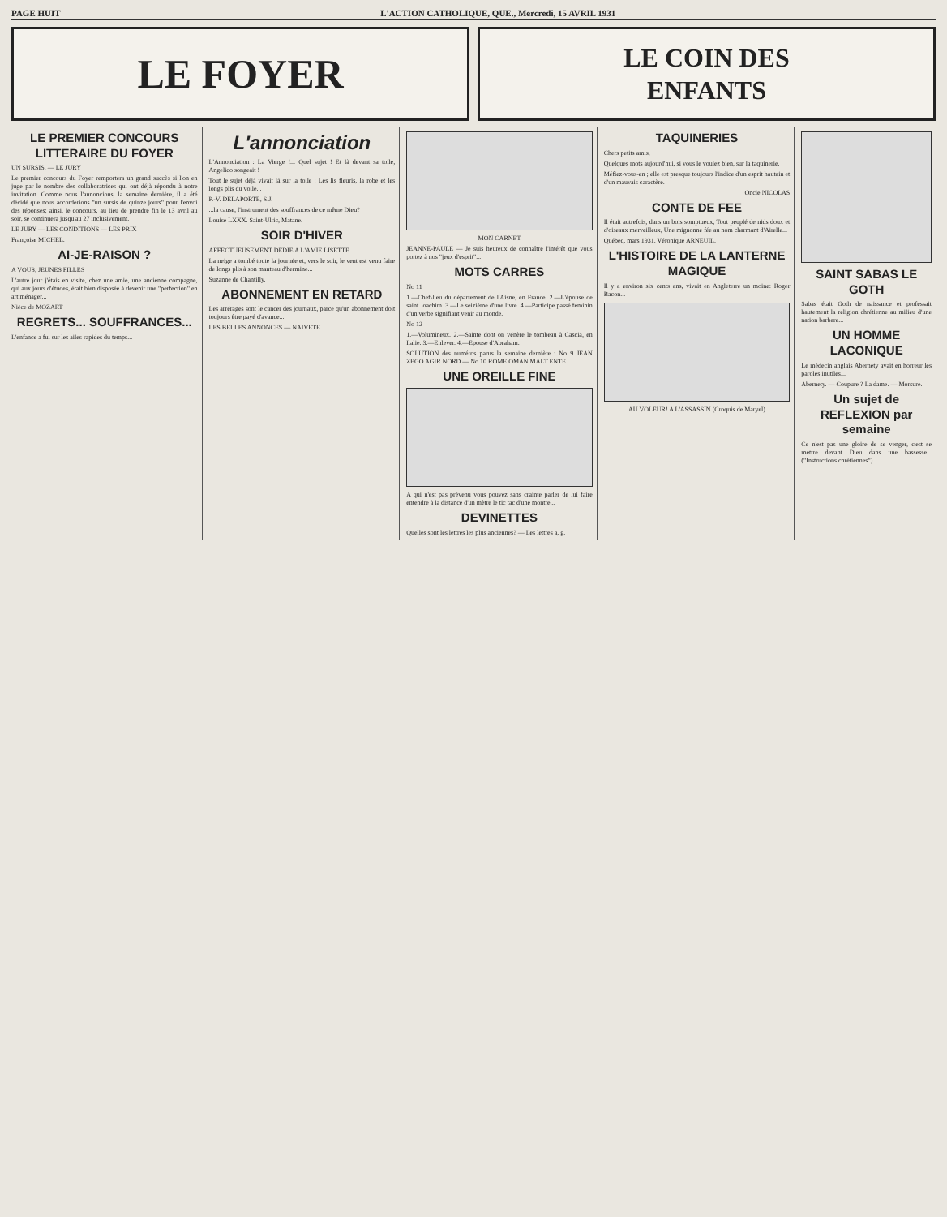PAGE HUIT L'ACTION CATHOLIQUE, QUE., Mercredi, 15 AVRIL 1931
LE FOYER
LE COIN DES
ENFANTS
LE PREMIER CONCOURS LITTERAIRE DU FOYER
UN SURSIS. — LE JURY
Le premier concours du Foyer remportera un grand succès si l'on en juge par le nombre des collaboratrices qui ont déjà répondu à notre invitation. Comme nous l'annoncions, la semaine dernière, il a été décidé que nous accorderions "un sursis de quinze jours" pour l'envoi des réponses; ainsi, le concours, au lieu de prendre fin le 13 avril au soir, se continuera jusqu'au 27 inclusivement.
LE JURY — LES CONDITIONS — LES PRIX
Françoise MICHEL.
AI-JE-RAISON ?
A VOUS, JEUNES FILLES
L'autre jour j'étais en visite, chez une amie, une ancienne compagne, qui aux jours d'études, était bien disposée à devenir une "perfection" en art ménager...
Nièce de MOZART
REGRETS... SOUFFRANCES...
L'enfance a fui sur les ailes rapides du temps...
L'annonciation
L'Annonciation : La Vierge !... Quel sujet ! Et là devant sa toile, Angelico songeait !
Tout le sujet déjà vivait là sur la toile : Les lis fleuris, la robe et les longs plis du voile...
P.-V. DELAPORTE, S.J.
...la cause, l'instrument des souffrances de ce même Dieu?
Louise LXXX. Saint-Ulric, Matane.
SOIR D'HIVER
AFFECTUEUSEMENT DEDIE A L'AMIE LISETTE
La neige a tombé toute la journée et, vers le soir, le vent est venu faire de longs plis à son manteau d'hermine...
Suzanne de Chantilly.
ABONNEMENT EN RETARD
Les arrérages sont le cancer des journaux, parce qu'un abonnement doit toujours être payé d'avance...
LES BELLES ANNONCES — NAIVETE
MON CARNET
JEANNE-PAULE — Je suis heureux de connaître l'intérêt que vous portez à nos "jeux d'esprit"...
MOTS CARRES
No 11
1.—Chef-lieu du département de l'Aisne, en France. 2.—L'épouse de saint Joachim. 3.—Le seizième d'une livre. 4.—Participe passé féminin d'un verbe signifiant venir au monde.
No 12
1.—Volumineux. 2.—Sainte dont on vénère le tombeau à Cascia, en Italie. 3.—Enlever. 4.—Epouse d'Abraham.
SOLUTION des numéros parus la semaine dernière : No 9 JEAN ZEGO AGIR NORD — No 10 ROME OMAN MALT ENTE
UNE OREILLE FINE
A qui n'est pas prévenu vous pouvez sans crainte parler de lui faire entendre à la distance d'un mètre le tic tac d'une montre...
DEVINETTES
Quelles sont les lettres les plus anciennes? — Les lettres a, g.
TAQUINERIES
Chers petits amis,
Quelques mots aujourd'hui, si vous le voulez bien, sur la taquinerie.
Méfiez-vous-en ; elle est presque toujours l'indice d'un esprit hautain et d'un mauvais caractère.
Oncle NICOLAS
CONTE DE FEE
Il était autrefois, dans un bois somptueux, Tout peuplé de nids doux et d'oiseaux merveilleux, Une mignonne fée au nom charmant d'Airelle...
Québec, mars 1931. Véronique ARNEUIL.
L'HISTOIRE DE LA LANTERNE MAGIQUE
Il y a environ six cents ans, vivait en Angleterre un moine: Roger Bacon...
AU VOLEUR! A L'ASSASSIN (Croquis de Maryel)
SAINT SABAS LE GOTH
Sabas était Goth de naissance et professait hautement la religion chrétienne au milieu d'une nation barbare...
UN HOMME LACONIQUE
Le médecin anglais Abernety avait en horreur les paroles inutiles...
Abernety. — Coupure ? La dame. — Morsure.
Un sujet de REFLEXION par semaine
Ce n'est pas une gloire de se venger, c'est se mettre devant Dieu dans une bassesse... ("Instructions chrétiennes")